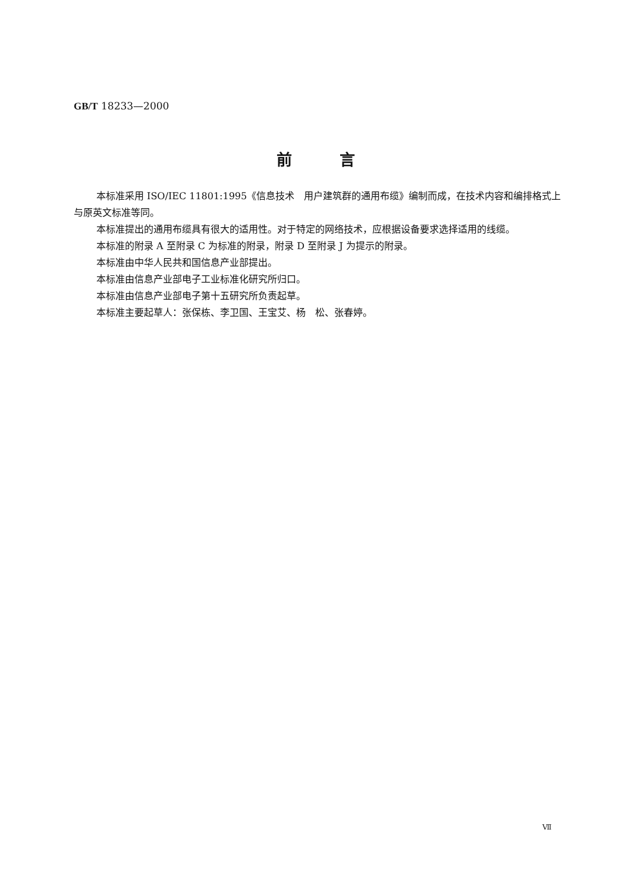GB/T 18233—2000
前言
本标准采用 ISO/IEC 11801:1995《信息技术　用户建筑群的通用布缆》编制而成，在技术内容和编排格式上与原英文标准等同。
本标准提出的通用布缆具有很大的适用性。对于特定的网络技术，应根据设备要求选择适用的线缆。
本标准的附录 A 至附录 C 为标准的附录，附录 D 至附录 J 为提示的附录。
本标准由中华人民共和国信息产业部提出。
本标准由信息产业部电子工业标准化研究所归口。
本标准由信息产业部电子第十五研究所负责起草。
本标准主要起草人：张保栋、李卫国、王宝艾、杨　松、张春婷。
Ⅶ